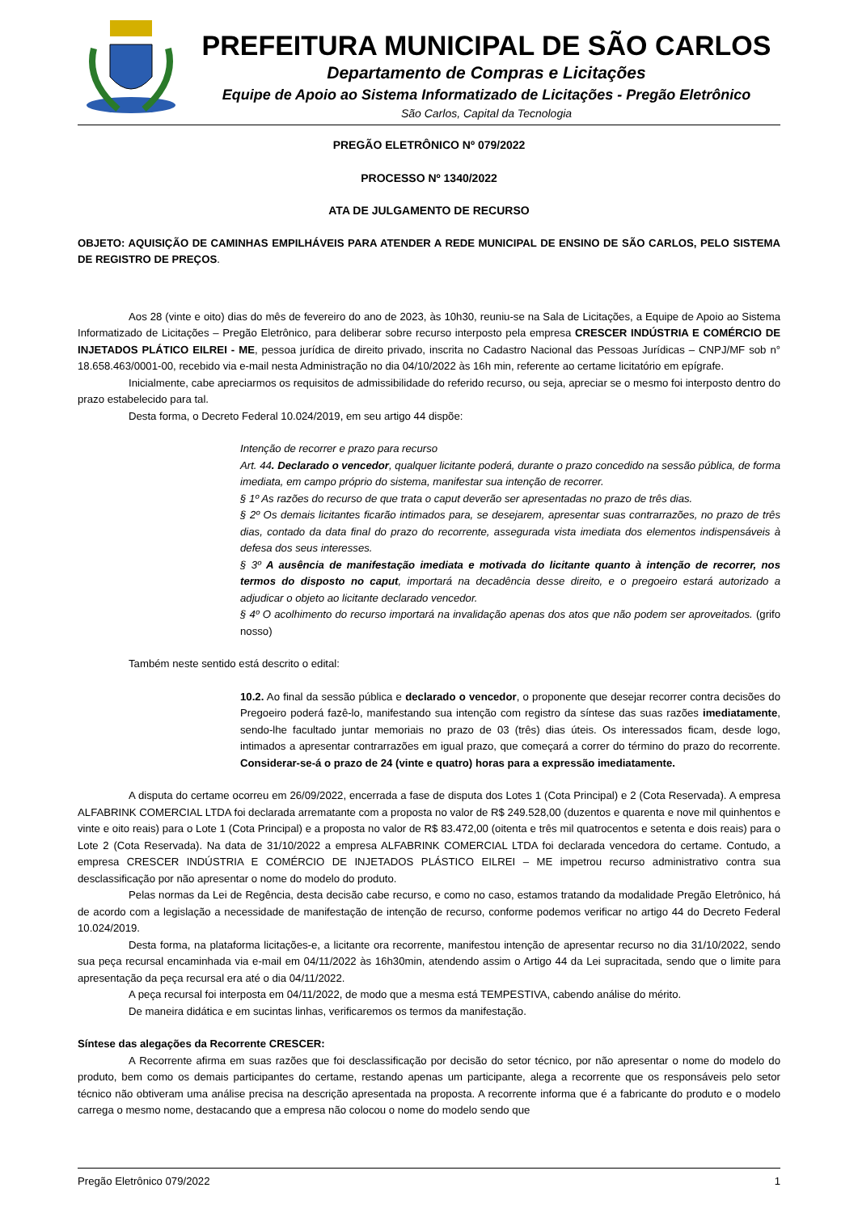PREFEITURA MUNICIPAL DE SÃO CARLOS
Departamento de Compras e Licitações
Equipe de Apoio ao Sistema Informatizado de Licitações - Pregão Eletrônico
São Carlos, Capital da Tecnologia
PREGÃO ELETRÔNICO Nº 079/2022
PROCESSO Nº 1340/2022
ATA DE JULGAMENTO DE RECURSO
OBJETO: AQUISIÇÃO DE CAMINHAS EMPILHÁVEIS PARA ATENDER A REDE MUNICIPAL DE ENSINO DE SÃO CARLOS, PELO SISTEMA DE REGISTRO DE PREÇOS.
Aos 28 (vinte e oito) dias do mês de fevereiro do ano de 2023, às 10h30, reuniu-se na Sala de Licitações, a Equipe de Apoio ao Sistema Informatizado de Licitações – Pregão Eletrônico, para deliberar sobre recurso interposto pela empresa CRESCER INDÚSTRIA E COMÉRCIO DE INJETADOS PLÁTICO EILREI - ME, pessoa jurídica de direito privado, inscrita no Cadastro Nacional das Pessoas Jurídicas – CNPJ/MF sob n° 18.658.463/0001-00, recebido via e-mail nesta Administração no dia 04/10/2022 às 16h min, referente ao certame licitatório em epígrafe.
Inicialmente, cabe apreciarmos os requisitos de admissibilidade do referido recurso, ou seja, apreciar se o mesmo foi interposto dentro do prazo estabelecido para tal.
Desta forma, o Decreto Federal 10.024/2019, em seu artigo 44 dispõe:
Intenção de recorrer e prazo para recurso
Art. 44. Declarado o vencedor, qualquer licitante poderá, durante o prazo concedido na sessão pública, de forma imediata, em campo próprio do sistema, manifestar sua intenção de recorrer.
§ 1º As razões do recurso de que trata o caput deverão ser apresentadas no prazo de três dias.
§ 2º Os demais licitantes ficarão intimados para, se desejarem, apresentar suas contrarrazões, no prazo de três dias, contado da data final do prazo do recorrente, assegurada vista imediata dos elementos indispensáveis à defesa dos seus interesses.
§ 3º A ausência de manifestação imediata e motivada do licitante quanto à intenção de recorrer, nos termos do disposto no caput, importará na decadência desse direito, e o pregoeiro estará autorizado a adjudicar o objeto ao licitante declarado vencedor.
§ 4º O acolhimento do recurso importará na invalidação apenas dos atos que não podem ser aproveitados. (grifo nosso)
Também neste sentido está descrito o edital:
10.2. Ao final da sessão pública e declarado o vencedor, o proponente que desejar recorrer contra decisões do Pregoeiro poderá fazê-lo, manifestando sua intenção com registro da síntese das suas razões imediatamente, sendo-lhe facultado juntar memoriais no prazo de 03 (três) dias úteis. Os interessados ficam, desde logo, intimados a apresentar contrarrazões em igual prazo, que começará a correr do término do prazo do recorrente. Considerar-se-á o prazo de 24 (vinte e quatro) horas para a expressão imediatamente.
A disputa do certame ocorreu em 26/09/2022, encerrada a fase de disputa dos Lotes 1 (Cota Principal) e 2 (Cota Reservada). A empresa ALFABRINK COMERCIAL LTDA foi declarada arrematante com a proposta no valor de R$ 249.528,00 (duzentos e quarenta e nove mil quinhentos e vinte e oito reais) para o Lote 1 (Cota Principal) e a proposta no valor de R$ 83.472,00 (oitenta e três mil quatrocentos e setenta e dois reais) para o Lote 2 (Cota Reservada). Na data de 31/10/2022 a empresa ALFABRINK COMERCIAL LTDA foi declarada vencedora do certame. Contudo, a empresa CRESCER INDÚSTRIA E COMÉRCIO DE INJETADOS PLÁSTICO EILREI – ME impetrou recurso administrativo contra sua desclassificação por não apresentar o nome do modelo do produto.
Pelas normas da Lei de Regência, desta decisão cabe recurso, e como no caso, estamos tratando da modalidade Pregão Eletrônico, há de acordo com a legislação a necessidade de manifestação de intenção de recurso, conforme podemos verificar no artigo 44 do Decreto Federal 10.024/2019.
Desta forma, na plataforma licitações-e, a licitante ora recorrente, manifestou intenção de apresentar recurso no dia 31/10/2022, sendo sua peça recursal encaminhada via e-mail em 04/11/2022 às 16h30min, atendendo assim o Artigo 44 da Lei supracitada, sendo que o limite para apresentação da peça recursal era até o dia 04/11/2022.
A peça recursal foi interposta em 04/11/2022, de modo que a mesma está TEMPESTIVA, cabendo análise do mérito.
De maneira didática e em sucintas linhas, verificaremos os termos da manifestação.
Síntese das alegações da Recorrente CRESCER:
A Recorrente afirma em suas razões que foi desclassificação por decisão do setor técnico, por não apresentar o nome do modelo do produto, bem como os demais participantes do certame, restando apenas um participante, alega a recorrente que os responsáveis pelo setor técnico não obtiveram uma análise precisa na descrição apresentada na proposta. A recorrente informa que é a fabricante do produto e o modelo carrega o mesmo nome, destacando que a empresa não colocou o nome do modelo sendo que
Pregão Eletrônico 079/2022 1